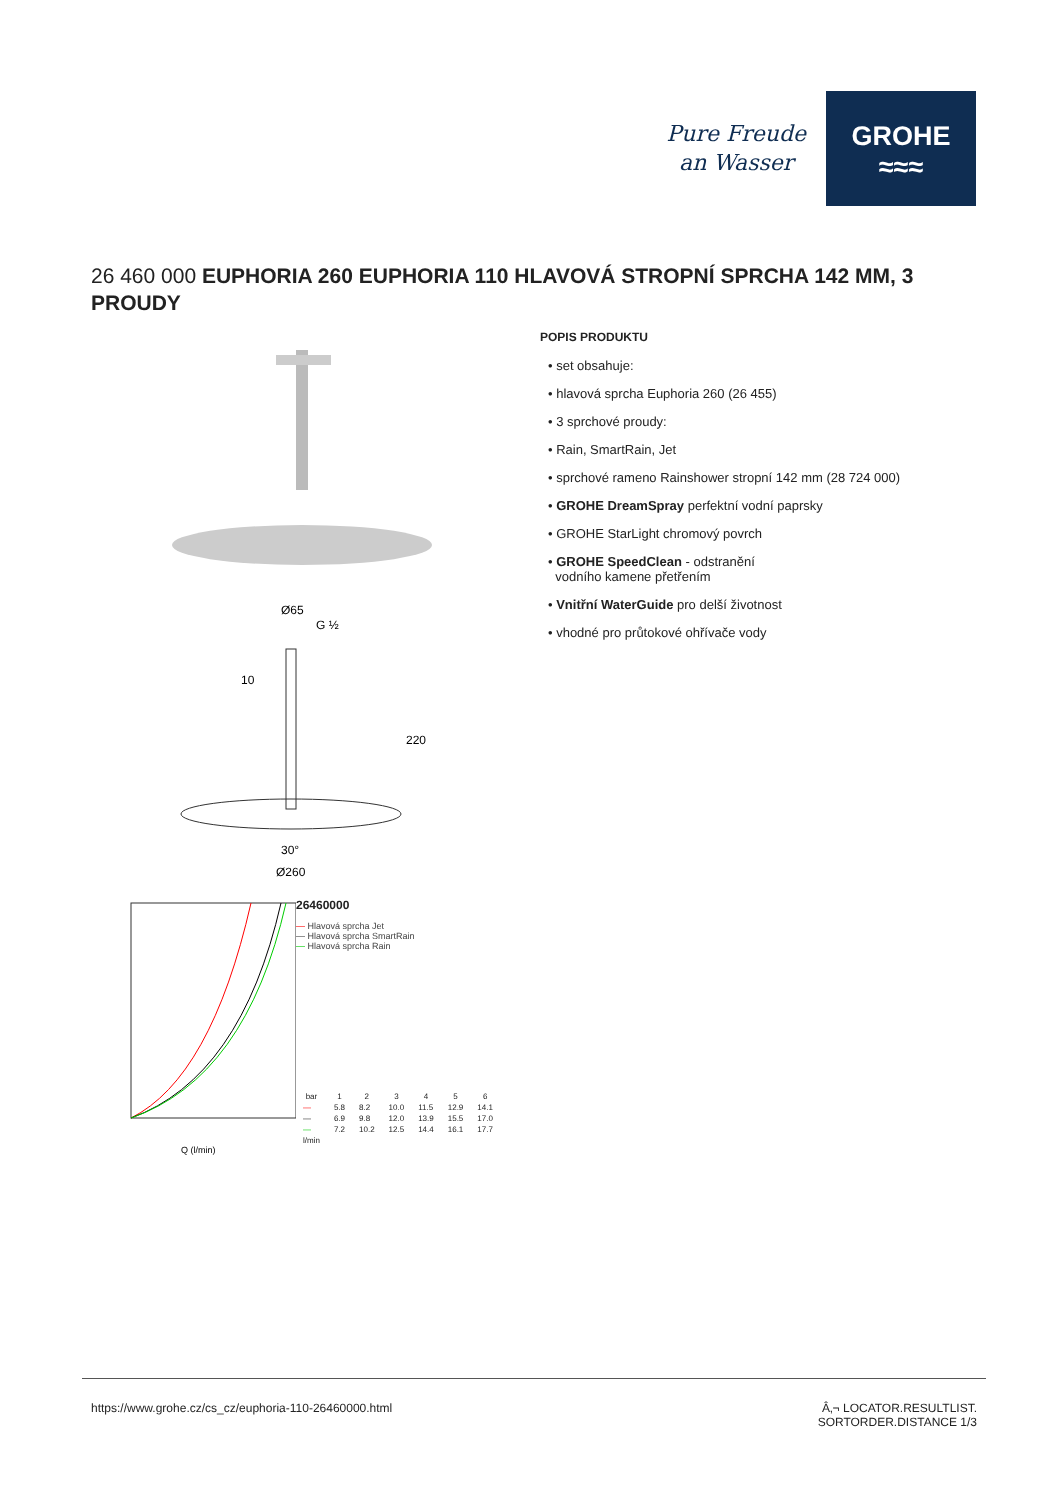Pure Freude
an Wasser
GROHE
≈≈≈
26 460 000 EUPHORIA 260 EUPHORIA 110 HLAVOVÁ STROPNÍ SPRCHA 142 MM, 3 PROUDY
Ø65
G ½
10
220
30°
Ø260
Q (l/min)
26460000
— Hlavová sprcha Jet
— Hlavová sprcha SmartRain
— Hlavová sprcha Rain
| bar | 1 | 2 | 3 | 4 | 5 | 6 |
| --- | --- | --- | --- | --- | --- | --- |
| — | 5.8 | 8.2 | 10.0 | 11.5 | 12.9 | 14.1 |
| — | 6.9 | 9.8 | 12.0 | 13.9 | 15.5 | 17.0 |
| — | 7.2 | 10.2 | 12.5 | 14.4 | 16.1 | 17.7 |
| l/min | | | | | | |
POPIS PRODUKTU
• set obsahuje:
• hlavová sprcha Euphoria 260 (26 455)
• 3 sprchové proudy:
• Rain, SmartRain, Jet
• sprchové rameno Rainshower stropní 142 mm (28 724 000)
• GROHE DreamSpray perfektní vodní paprsky
• GROHE StarLight chromový povrch
• GROHE SpeedClean - odstranění
vodního kamene přetřením
• Vnitřní WaterGuide pro delší životnost
• vhodné pro průtokové ohřívače vody
https://www.grohe.cz/cs_cz/euphoria-110-26460000.html Â‚¬ LOCATOR.RESULTLIST.
SORTORDER.DISTANCE 1/3